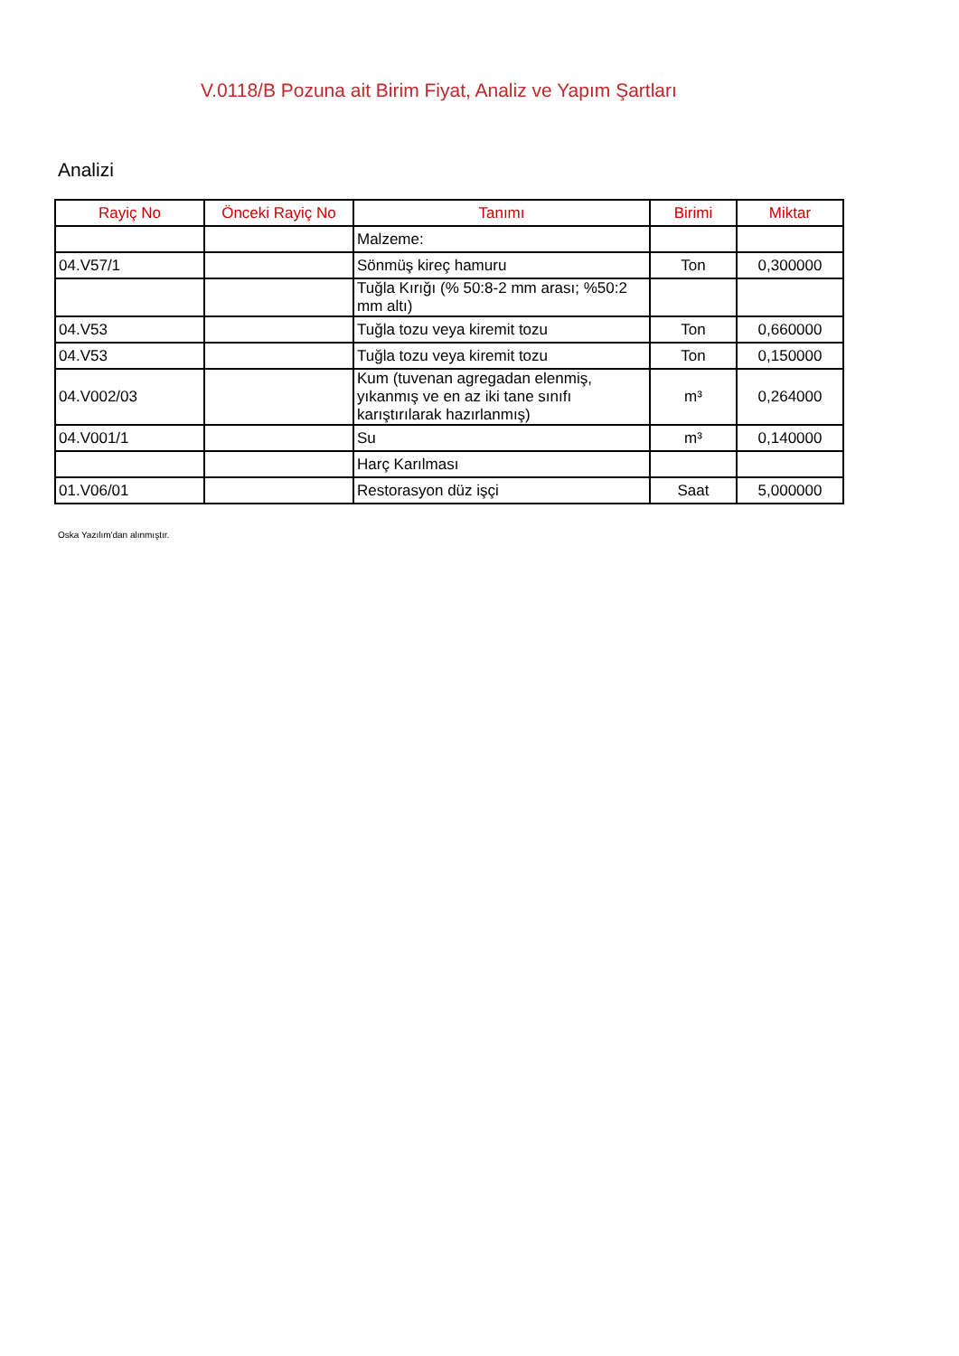V.0118/B Pozuna ait Birim Fiyat, Analiz ve Yapım Şartları
Analizi
| Rayiç No | Önceki Rayiç No | Tanımı | Birimi | Miktar |
| --- | --- | --- | --- | --- |
| | | Malzeme: | | |
| 04.V57/1 | | Sönmüş kireç hamuru | Ton | 0,300000 |
| | | Tuğla Kırığı (% 50:8-2 mm arası; %50:2 mm altı) | | |
| 04.V53 | | Tuğla tozu veya kiremit tozu | Ton | 0,660000 |
| 04.V53 | | Tuğla tozu veya kiremit tozu | Ton | 0,150000 |
| 04.V002/03 | | Kum (tuvenan agregadan elenmiş, yıkanmış ve en az iki tane sınıfı karıştırılarak hazırlanmış) | m³ | 0,264000 |
| 04.V001/1 | | Su | m³ | 0,140000 |
| | | Harç Karılması | | |
| 01.V06/01 | | Restorasyon düz işçi | Saat | 5,000000 |
Oska Yazılım'dan alınmıştır.